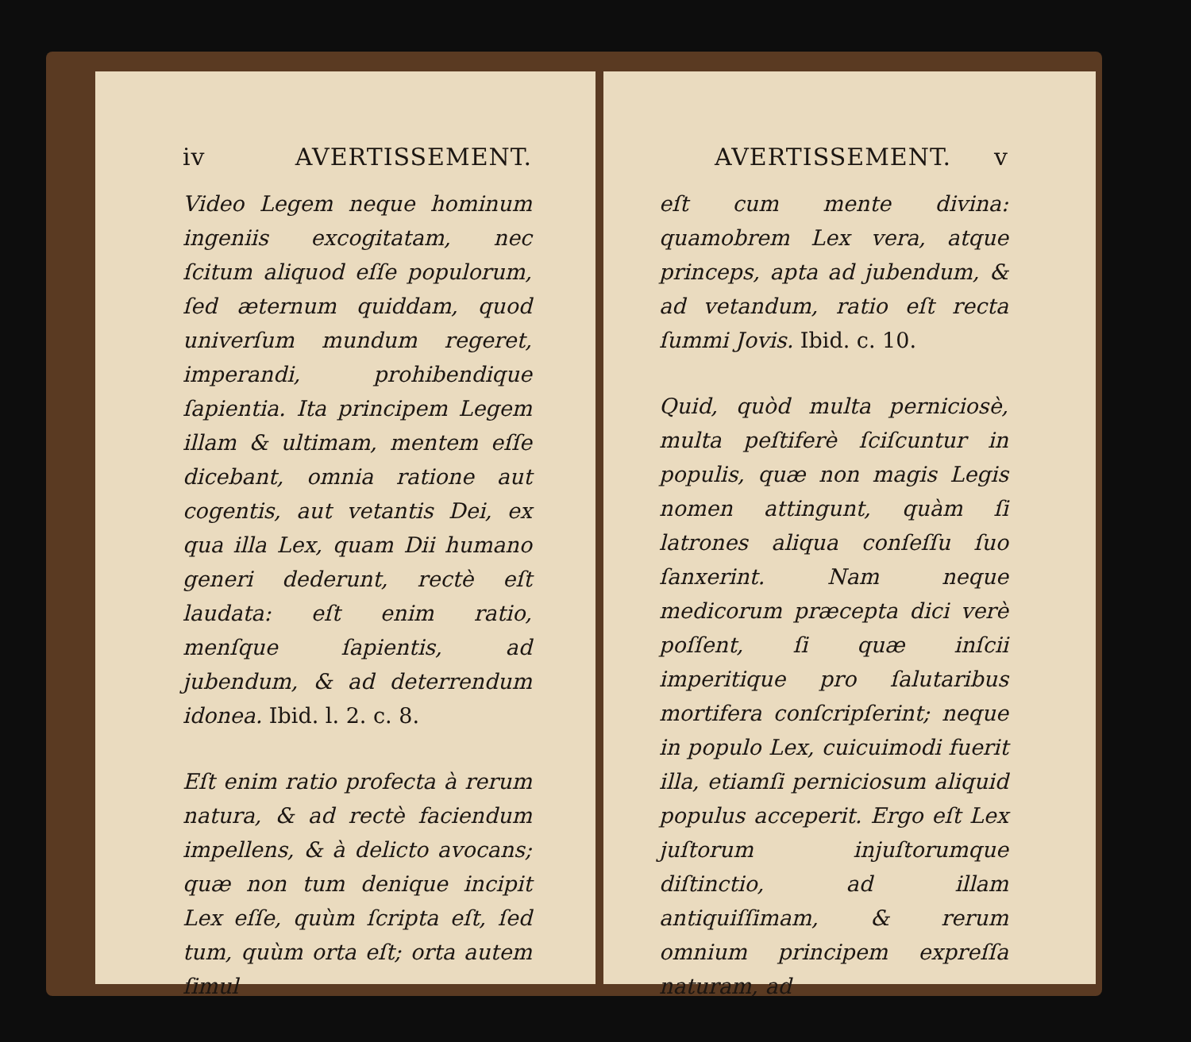iv AVERTISSEMENT.
Video Legem neque hominum ingeniis excogitatam, nec ſcitum aliquod eſſe populorum, ſed æternum quiddam, quod univerſum mundum regeret, imperandi, prohibendique ſapientia. Ita principem Legem illam & ultimam, mentem eſſe dicebant, omnia ratione aut cogentis, aut vetantis Dei, ex qua illa Lex, quam Dii humano generi dederunt, rectè eſt laudata: eſt enim ratio, menſque ſapientis, ad jubendum, & ad deterrendum idonea. Ibid. l. 2. c. 8.
Eſt enim ratio profecta à rerum natura, & ad rectè faciendum impellens, & à delicto avocans; quæ non tum denique incipit Lex eſſe, quùm ſcripta eſt, ſed tum, quùm orta eſt; orta autem ſimul
AVERTISSEMENT. v
eſt cum mente divina: quamobrem Lex vera, atque princeps, apta ad jubendum, & ad vetandum, ratio eſt recta ſummi Jovis. Ibid. c. 10.
Quid, quòd multa perniciosè, multa peſtiferè ſciſcuntur in populis, quæ non magis Legis nomen attingunt, quàm ſi latrones aliqua conſeſſu ſuo ſanxerint. Nam neque medicorum præcepta dici verè poſſent, ſi quæ inſcii imperitique pro ſalutaribus mortifera conſcripſerint; neque in populo Lex, cuicuimodi fuerit illa, etiamſi perniciosum aliquid populus acceperit. Ergo eſt Lex juſtorum injuſtorumque diſtinctio, ad illam antiquiſſimam, & rerum omnium principem expreſſa naturam, ad